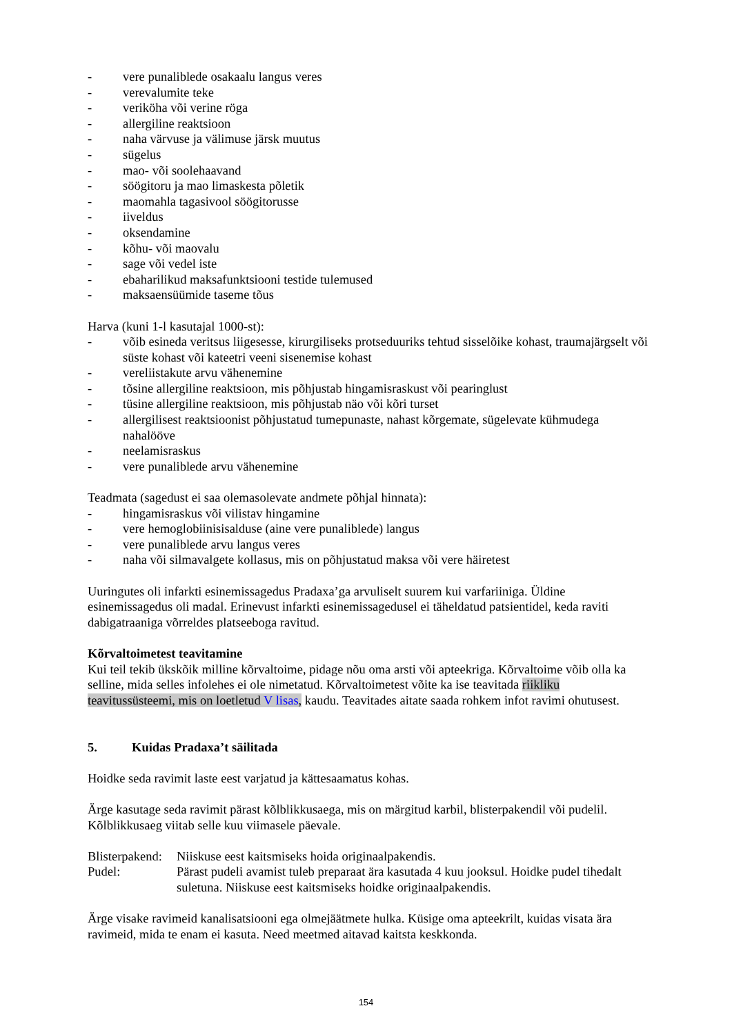- vere punaliblede osakaalu langus veres
- verevalumite teke
- veriköha või verine röga
- allergiline reaktsioon
- naha värvuse ja välimuse järsk muutus
- sügelus
- mao- või soolehaavand
- söögitoru ja mao limaskesta põletik
- maomahla tagasivool söögitorusse
- iiveldus
- oksendamine
- kõhu- või maovalu
- sage või vedel iste
- ebaharilikud maksafunktsiooni testide tulemused
- maksaensüümide taseme tõus
Harva (kuni 1-l kasutajal 1000-st):
- võib esineda veritsus liigesesse, kirurgiliseks protseduuriks tehtud sisselõike kohast, traumajärgselt või süste kohast või kateetri veeni sisenemise kohast
- vereliistakute arvu vähenemine
- tõsine allergiline reaktsioon, mis põhjustab hingamisraskust või pearinglust
- tüsine allergiline reaktsioon, mis põhjustab näo või kõri turset
- allergilisest reaktsioonist põhjustatud tumepunaste, nahast kõrgemate, sügelevate kühmudega nahalööve
- neelamisraskus
- vere punaliblede arvu vähenemine
Teadmata (sagedust ei saa olemasolevate andmete põhjal hinnata):
- hingamisraskus või vilistav hingamine
- vere hemoglobiinisisalduse (aine vere punaliblede) langus
- vere punaliblede arvu langus veres
- naha või silmavalgete kollasus, mis on põhjustatud maksa või vere häiretest
Uuringutes oli infarkti esinemissagedus Pradaxa’ga arvuliselt suurem kui varfariiniga. Üldine esinemissagedus oli madal. Erinevust infarkti esinemissagedusel ei täheldatud patsientidel, keda raviti dabigatraaniga võrreldes platseeboga ravitud.
Kõrvaltoimetest teavitamine
Kui teil tekib ükskõik milline kõrvaltoime, pidage nõu oma arsti või apteekriga. Kõrvaltoime võib olla ka selline, mida selles infolehes ei ole nimetatud. Kõrvaltoimetest võite ka ise teavitada riikliku teavitussüsteemi, mis on loetletud V lisas, kaudu. Teavitades aitate saada rohkem infot ravimi ohutusest.
5. Kuidas Pradaxa’t säilitada
Hoidke seda ravimit laste eest varjatud ja kättesaamatus kohas.
Ärge kasutage seda ravimit pärast kõlblikkusaega, mis on märgitud karbil, blisterpakendil või pudelil. Kõlblikkusaeg viitab selle kuu viimasele päevale.
Blisterpakend: Niiskuse eest kaitsmiseks hoida originaalpakendis.
Pudel: Pärast pudeli avamist tuleb preparaat ära kasutada 4 kuu jooksul. Hoidke pudel tihedalt suletuna. Niiskuse eest kaitsmiseks hoidke originaalpakendis.
Ärge visake ravimeid kanalisatsiooni ega olmejäätmete hulka. Küsige oma apteekrilt, kuidas visata ära ravimeid, mida te enam ei kasuta. Need meetmed aitavad kaitsta keskkonda.
154